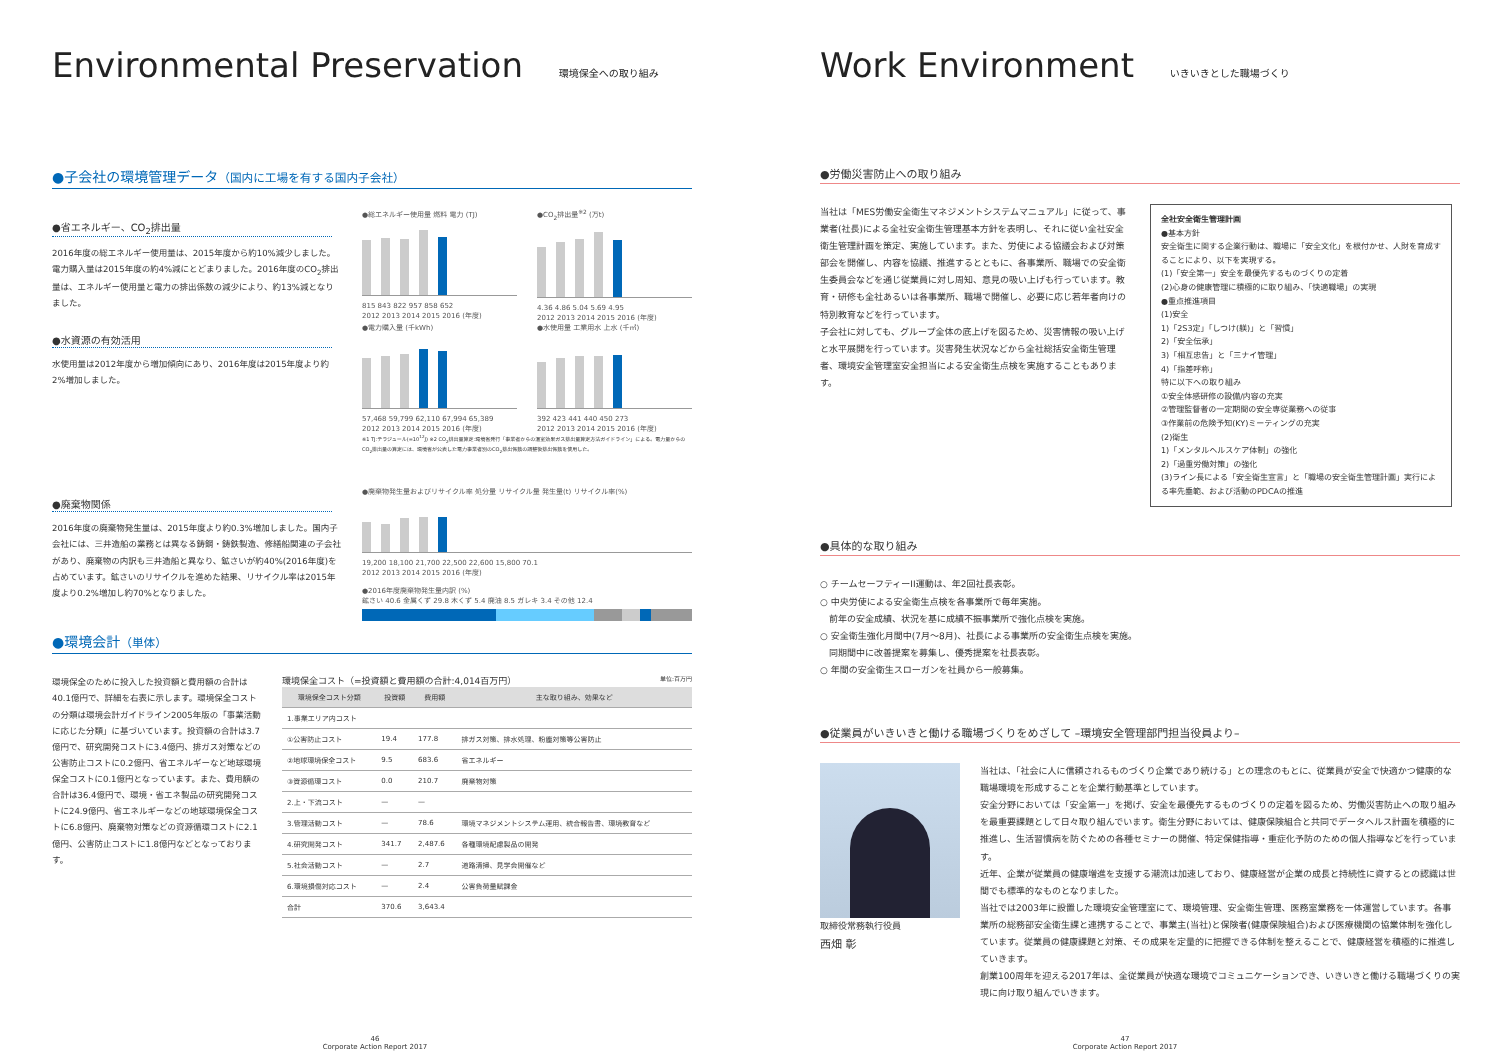Environmental Preservation 環境保全への取り組み
●子会社の環境管理データ（国内に工場を有する国内子会社）
●省エネルギー、CO<sub>2</sub>排出量
2016年度の総エネルギー使用量は、2015年度から約10%減少しました。電力購入量は2015年度の約4%減にとどまりました。2016年度のCO<sub>2</sub>排出量は、エネルギー使用量と電力の排出係数の減少により、約13%減となりました。
●総エネルギー使用量 燃料 電力 (TJ)
815 843 822 957 858 652
2012 2013 2014 2015 2016 (年度)
●CO<sub>2</sub>排出量<sup>※2</sup> (万t)
4.36 4.86 5.04 5.69 4.95
2012 2013 2014 2015 2016 (年度)
●水資源の有効活用
水使用量は2012年度から増加傾向にあり、2016年度は2015年度より約2%増加しました。
●電力購入量 (千kWh)
57,468 59,799 62,110 67,994 65,389
2012 2013 2014 2015 2016 (年度)
●水使用量 工業用水 上水 (千㎥)
392 423 441 440 450 273
2012 2013 2014 2015 2016 (年度)
※1 TJ:テラジュール(=10<sup>12</sup>J) ※2 CO<sub>2</sub>排出量算定:環境省発行「事業者からの温室効果ガス排出量算定方法ガイドライン」による。電力量からのCO<sub>2</sub>排出量の算定には、環境省が公表した電力事業者別のCO<sub>2</sub>排出係数の調整後排出係数を使用した。
●廃棄物関係
2016年度の廃棄物発生量は、2015年度より約0.3%増加しました。国内子会社には、三井造船の業務とは異なる鋳鋼・鋳鉄製造、修繕船関連の子会社があり、廃棄物の内訳も三井造船と異なり、鉱さいが約40%(2016年度)を占めています。鉱さいのリサイクルを進めた結果、リサイクル率は2015年度より0.2%増加し約70%となりました。
●廃棄物発生量およびリサイクル率 処分量 リサイクル量 発生量(t) リサイクル率(%)
19,200 18,100 21,700 22,500 22,600 15,800 70.1
2012 2013 2014 2015 2016 (年度)
●2016年度廃棄物発生量内訳 (%)
鉱さい 40.6 金属くず 29.8 木くず 5.4 廃油 8.5 ガレキ 3.4 その他 12.4
●環境会計（単体）
環境保全のために投入した投資額と費用額の合計は40.1億円で、詳細を右表に示します。環境保全コストの分類は環境会計ガイドライン2005年版の「事業活動に応じた分類」に基づいています。投資額の合計は3.7億円で、研究開発コストに3.4億円、排ガス対策などの公害防止コストに0.2億円、省エネルギーなど地球環境保全コストに0.1億円となっています。また、費用額の合計は36.4億円で、環境・省エネ製品の研究開発コストに24.9億円、省エネルギーなどの地球環境保全コストに6.8億円、廃棄物対策などの資源循環コストに2.1億円、公害防止コストに1.8億円などとなっております。
環境保全コスト（=投資額と費用額の合計:4,014百万円） 単位:百万円
| 環境保全コスト分類 | 投資額 | 費用額 | 主な取り組み、効果など |
| --- | --- | --- | --- |
| 1.事業エリア内コスト | | | |
| ①公害防止コスト | 19.4 | 177.8 | 排ガス対策、排水処理、粉塵対策等公害防止 |
| ②地球環境保全コスト | 9.5 | 683.6 | 省エネルギー |
| ③資源循環コスト | 0.0 | 210.7 | 廃棄物対策 |
| 2.上・下流コスト | — | — | |
| 3.管理活動コスト | — | 78.6 | 環境マネジメントシステム運用、統合報告書、環境教育など |
| 4.研究開発コスト | 341.7 | 2,487.6 | 各種環境配慮製品の開発 |
| 5.社会活動コスト | — | 2.7 | 道路清掃、見学会開催など |
| 6.環境損傷対応コスト | — | 2.4 | 公害負荷量賦課金 |
| 合計 | 370.6 | 3,643.4 | |
46
Corporate Action Report 2017
Work Environment いきいきとした職場づくり
●労働災害防止への取り組み
当社は「MES労働安全衛生マネジメントシステムマニュアル」に従って、事業者(社長)による全社安全衛生管理基本方針を表明し、それに従い全社安全衛生管理計画を策定、実施しています。また、労使による協議会および対策部会を開催し、内容を協議、推進するとともに、各事業所、職場での安全衛生委員会などを通じ従業員に対し周知、意見の吸い上げも行っています。教育・研修も全社あるいは各事業所、職場で開催し、必要に応じ若年者向けの特別教育などを行っています。
子会社に対しても、グループ全体の底上げを図るため、災害情報の吸い上げと水平展開を行っています。災害発生状況などから全社総括安全衛生管理者、環境安全管理室安全担当による安全衛生点検を実施することもあります。
全社安全衛生管理計画
●基本方針
安全衛生に関する企業行動は、職場に「安全文化」を根付かせ、人財を育成することにより、以下を実現する。
(1)「安全第一」安全を最優先するものづくりの定着
(2)心身の健康管理に積極的に取り組み、「快適職場」の実現
●重点推進項目
(1)安全
1)「2S3定」「しつけ(躾)」と「習慣」
2)「安全伝承」
3)「相互忠告」と「三ナイ管理」
4)「指差呼称」
特に以下への取り組み
①安全体感研修の設備/内容の充実
②管理監督者の一定期間の安全専従業務への従事
③作業前の危険予知(KY)ミーティングの充実
(2)衛生
1)「メンタルヘルスケア体制」の強化
2)「過重労働対策」の強化
(3)ライン長による「安全衛生宣言」と「職場の安全衛生管理計画」実行による率先垂範、および活動のPDCAの推進
●具体的な取り組み
○ チームセーフティーII運動は、年2回社長表彰。
○ 中央労使による安全衛生点検を各事業所で毎年実施。
　前年の安全成績、状況を基に成績不振事業所で強化点検を実施。
○ 安全衛生強化月間中(7月〜8月)、社長による事業所の安全衛生点検を実施。
　同期間中に改善提案を募集し、優秀提案を社長表彰。
○ 年間の安全衛生スローガンを社員から一般募集。
●従業員がいきいきと働ける職場づくりをめざして –環境安全管理部門担当役員より–
取締役常務執行役員
西畑 彰
当社は、「社会に人に信頼されるものづくり企業であり続ける」との理念のもとに、従業員が安全で快適かつ健康的な職場環境を形成することを企業行動基準としています。
安全分野においては「安全第一」を掲げ、安全を最優先するものづくりの定着を図るため、労働災害防止への取り組みを最重要課題として日々取り組んでいます。衛生分野においては、健康保険組合と共同でデータヘルス計画を積極的に推進し、生活習慣病を防ぐための各種セミナーの開催、特定保健指導・重症化予防のための個人指導などを行っています。
近年、企業が従業員の健康増進を支援する潮流は加速しており、健康経営が企業の成長と持続性に資するとの認識は世間でも標準的なものとなりました。
当社では2003年に設置した環境安全管理室にて、環境管理、安全衛生管理、医務室業務を一体運営しています。各事業所の総務部安全衛生課と連携することで、事業主(当社)と保険者(健康保険組合)および医療機関の協業体制を強化しています。従業員の健康課題と対策、その成果を定量的に把握できる体制を整えることで、健康経営を積極的に推進していきます。
創業100周年を迎える2017年は、全従業員が快適な環境でコミュニケーションでき、いきいきと働ける職場づくりの実現に向け取り組んでいきます。
47
Corporate Action Report 2017